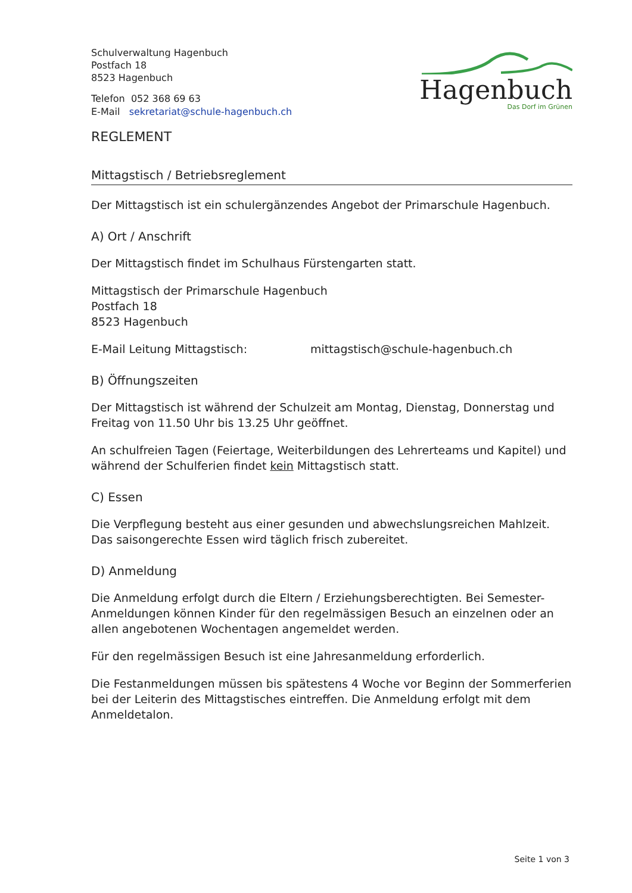Schulverwaltung Hagenbuch
Postfach 18
8523 Hagenbuch
Telefon 052 368 69 63
E-Mail sekretariat@schule-hagenbuch.ch
Hagenbuch
Das Dorf im Grünen
REGLEMENT
Mittagstisch / Betriebsreglement
Der Mittagstisch ist ein schulergänzendes Angebot der Primarschule Hagenbuch.
A) Ort / Anschrift
Der Mittagstisch findet im Schulhaus Fürstengarten statt.
Mittagstisch der Primarschule Hagenbuch
Postfach 18
8523 Hagenbuch
E-Mail Leitung Mittagstisch: mittagstisch@schule-hagenbuch.ch
B) Öffnungszeiten
Der Mittagstisch ist während der Schulzeit am Montag, Dienstag, Donnerstag und Freitag von 11.50 Uhr bis 13.25 Uhr geöffnet.
An schulfreien Tagen (Feiertage, Weiterbildungen des Lehrerteams und Kapitel) und während der Schulferien findet kein Mittagstisch statt.
C) Essen
Die Verpflegung besteht aus einer gesunden und abwechslungsreichen Mahlzeit. Das saisongerechte Essen wird täglich frisch zubereitet.
D) Anmeldung
Die Anmeldung erfolgt durch die Eltern / Erziehungsberechtigten. Bei Semester-Anmeldungen können Kinder für den regelmässigen Besuch an einzelnen oder an allen angebotenen Wochentagen angemeldet werden.
Für den regelmässigen Besuch ist eine Jahresanmeldung erforderlich.
Die Festanmeldungen müssen bis spätestens 4 Woche vor Beginn der Sommerferien bei der Leiterin des Mittagstisches eintreffen. Die Anmeldung erfolgt mit dem Anmeldetalon.
Seite 1 von 3